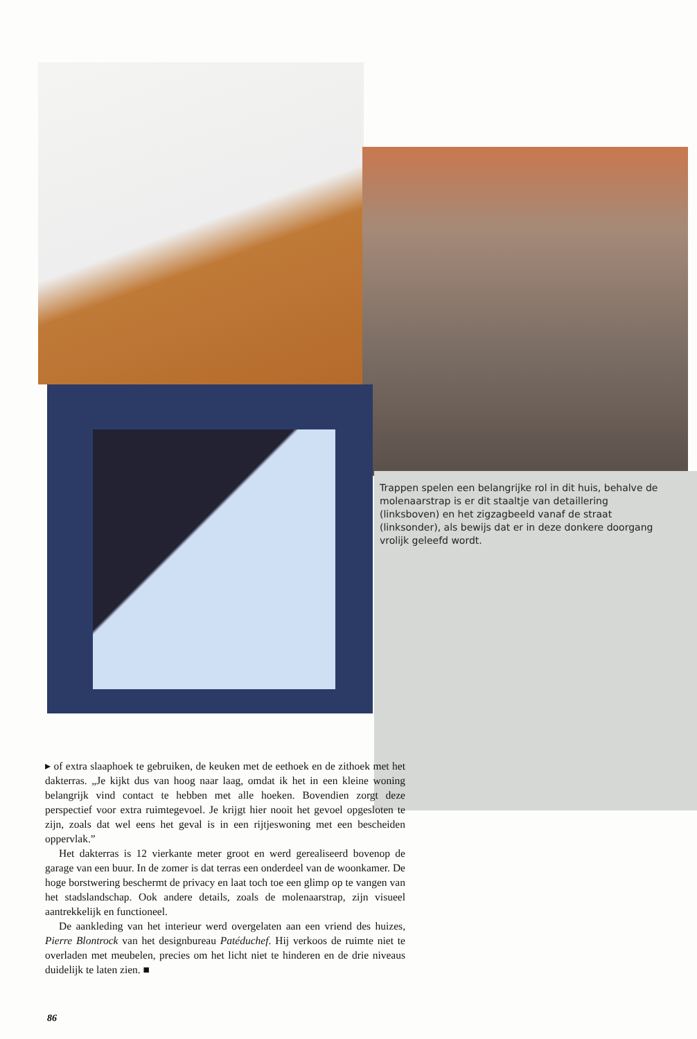Trappen spelen een belangrijke rol in dit huis, behalve de molenaarstrap is er dit staaltje van detaillering (linksboven) en het zigzagbeeld vanaf de straat (linksonder), als bewijs dat er in deze donkere doorgang vrolijk geleefd wordt.
▸ of extra slaaphoek te gebruiken, de keuken met de eethoek en de zithoek met het dakterras. „Je kijkt dus van hoog naar laag, omdat ik het in een kleine woning belangrijk vind contact te hebben met alle hoeken. Bovendien zorgt deze perspectief voor extra ruimtegevoel. Je krijgt hier nooit het gevoel opgesloten te zijn, zoals dat wel eens het geval is in een rijtjeswoning met een bescheiden oppervlak.”
Het dakterras is 12 vierkante meter groot en werd gerealiseerd bovenop de garage van een buur. In de zomer is dat terras een onderdeel van de woonkamer. De hoge borstwering beschermt de privacy en laat toch toe een glimp op te vangen van het stadslandschap. Ook andere details, zoals de molenaarstrap, zijn visueel aantrekkelijk en functioneel.
De aankleding van het interieur werd overgelaten aan een vriend des huizes, Pierre Blontrock van het designbureau Patéduchef. Hij verkoos de ruimte niet te overladen met meubelen, precies om het licht niet te hinderen en de drie niveaus duidelijk te laten zien. ■
86